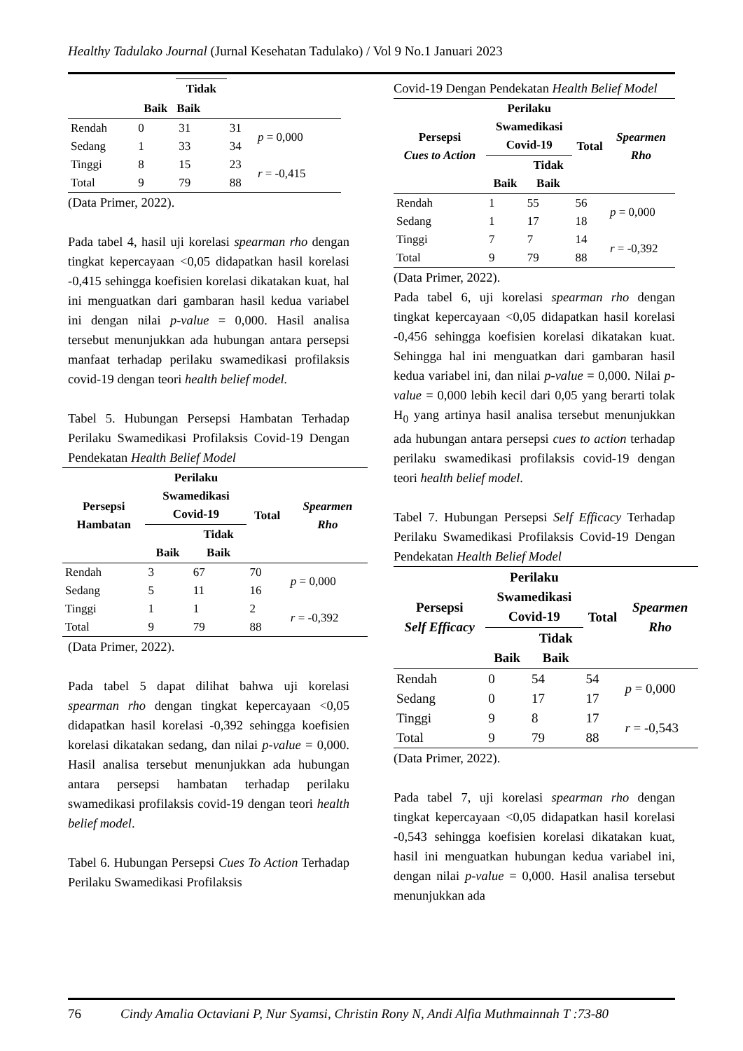Healthy Tadulako Journal (Jurnal Kesehatan Tadulako) / Vol 9 No.1 Januari 2023
| | | Tidak | | |
| --- | --- | --- | --- | --- |
| | Baik | Baik | | |
| Rendah | 0 | 31 | 31 | p = 0,000 |
| Sedang | 1 | 33 | 34 | |
| Tinggi | 8 | 15 | 23 | r = -0,415 |
| Total | 9 | 79 | 88 | |
(Data Primer, 2022).
Pada tabel 4, hasil uji korelasi spearman rho dengan tingkat kepercayaan <0,05 didapatkan hasil korelasi -0,415 sehingga koefisien korelasi dikatakan kuat, hal ini menguatkan dari gambaran hasil kedua variabel ini dengan nilai p-value = 0,000. Hasil analisa tersebut menunjukkan ada hubungan antara persepsi manfaat terhadap perilaku swamedikasi profilaksis covid-19 dengan teori health belief model.
Tabel 5. Hubungan Persepsi Hambatan Terhadap Perilaku Swamedikasi Profilaksis Covid-19 Dengan Pendekatan Health Belief Model
| Persepsi Hambatan | Perilaku Swamedikasi Covid-19 | | Total | Spearmen Rho |
| --- | --- | --- | --- | --- |
| | Baik | Tidak Baik | | |
| Rendah | 3 | 67 | 70 | p = 0,000 |
| Sedang | 5 | 11 | 16 | |
| Tinggi | 1 | 1 | 2 | r = -0,392 |
| Total | 9 | 79 | 88 | |
(Data Primer, 2022).
Pada tabel 5 dapat dilihat bahwa uji korelasi spearman rho dengan tingkat kepercayaan <0,05 didapatkan hasil korelasi -0,392 sehingga koefisien korelasi dikatakan sedang, dan nilai p-value = 0,000. Hasil analisa tersebut menunjukkan ada hubungan antara persepsi hambatan terhadap perilaku swamedikasi profilaksis covid-19 dengan teori health belief model.
Tabel 6. Hubungan Persepsi Cues To Action Terhadap Perilaku Swamedikasi Profilaksis
Covid-19 Dengan Pendekatan Health Belief Model
| Persepsi Cues to Action | Perilaku Swamedikasi Covid-19 | | Total | Spearmen Rho |
| --- | --- | --- | --- | --- |
| | Baik | Tidak Baik | | |
| Rendah | 1 | 55 | 56 | p = 0,000 |
| Sedang | 1 | 17 | 18 | |
| Tinggi | 7 | 7 | 14 | r = -0,392 |
| Total | 9 | 79 | 88 | |
(Data Primer, 2022).
Pada tabel 6, uji korelasi spearman rho dengan tingkat kepercayaan <0,05 didapatkan hasil korelasi -0,456 sehingga koefisien korelasi dikatakan kuat. Sehingga hal ini menguatkan dari gambaran hasil kedua variabel ini, dan nilai p-value = 0,000. Nilai p-value = 0,000 lebih kecil dari 0,05 yang berarti tolak H<sub>0</sub> yang artinya hasil analisa tersebut menunjukkan ada hubungan antara persepsi cues to action terhadap perilaku swamedikasi profilaksis covid-19 dengan teori health belief model.
Tabel 7. Hubungan Persepsi Self Efficacy Terhadap Perilaku Swamedikasi Profilaksis Covid-19 Dengan Pendekatan Health Belief Model
| Persepsi Self Efficacy | Perilaku Swamedikasi Covid-19 | | Total | Spearmen Rho |
| --- | --- | --- | --- | --- |
| | Baik | Tidak Baik | | |
| Rendah | 0 | 54 | 54 | p = 0,000 |
| Sedang | 0 | 17 | 17 | |
| Tinggi | 9 | 8 | 17 | r = -0,543 |
| Total | 9 | 79 | 88 | |
(Data Primer, 2022).
Pada tabel 7, uji korelasi spearman rho dengan tingkat kepercayaan <0,05 didapatkan hasil korelasi -0,543 sehingga koefisien korelasi dikatakan kuat, hasil ini menguatkan hubungan kedua variabel ini, dengan nilai p-value = 0,000. Hasil analisa tersebut menunjukkan ada
76 Cindy Amalia Octaviani P, Nur Syamsi, Christin Rony N, Andi Alfia Muthmainnah T :73-80